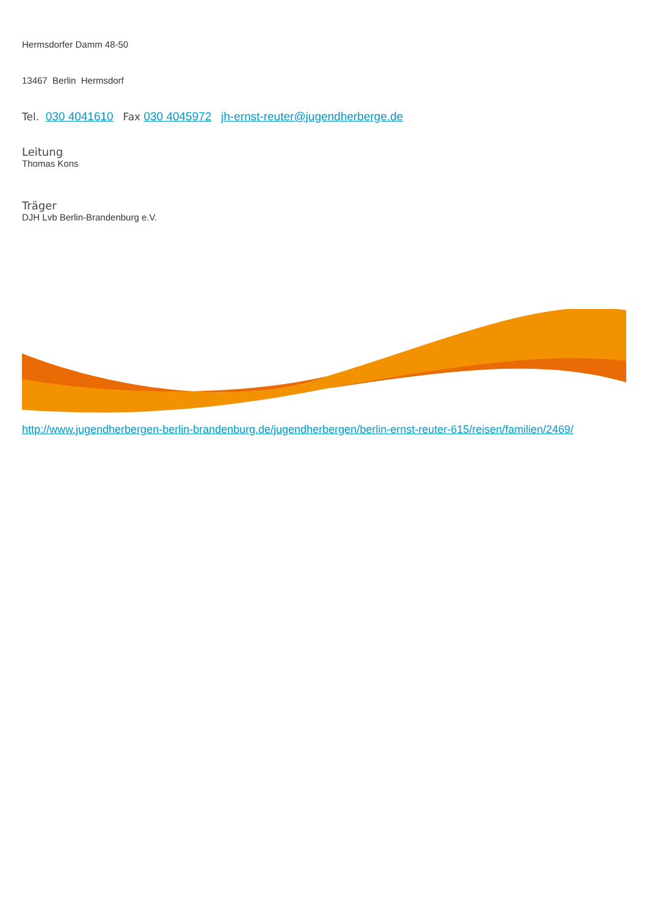Hermsdorfer Damm 48-50
13467 Berlin Hermsdorf
Tel. 030 4041610 Fax 030 4045972 jh-ernst-reuter@jugendherberge.de
Leitung
Thomas Kons
Träger
DJH Lvb Berlin-Brandenburg e.V.
http://www.jugendherbergen-berlin-brandenburg.de/jugendherbergen/berlin-ernst-reuter-615/reisen/familien/2469/